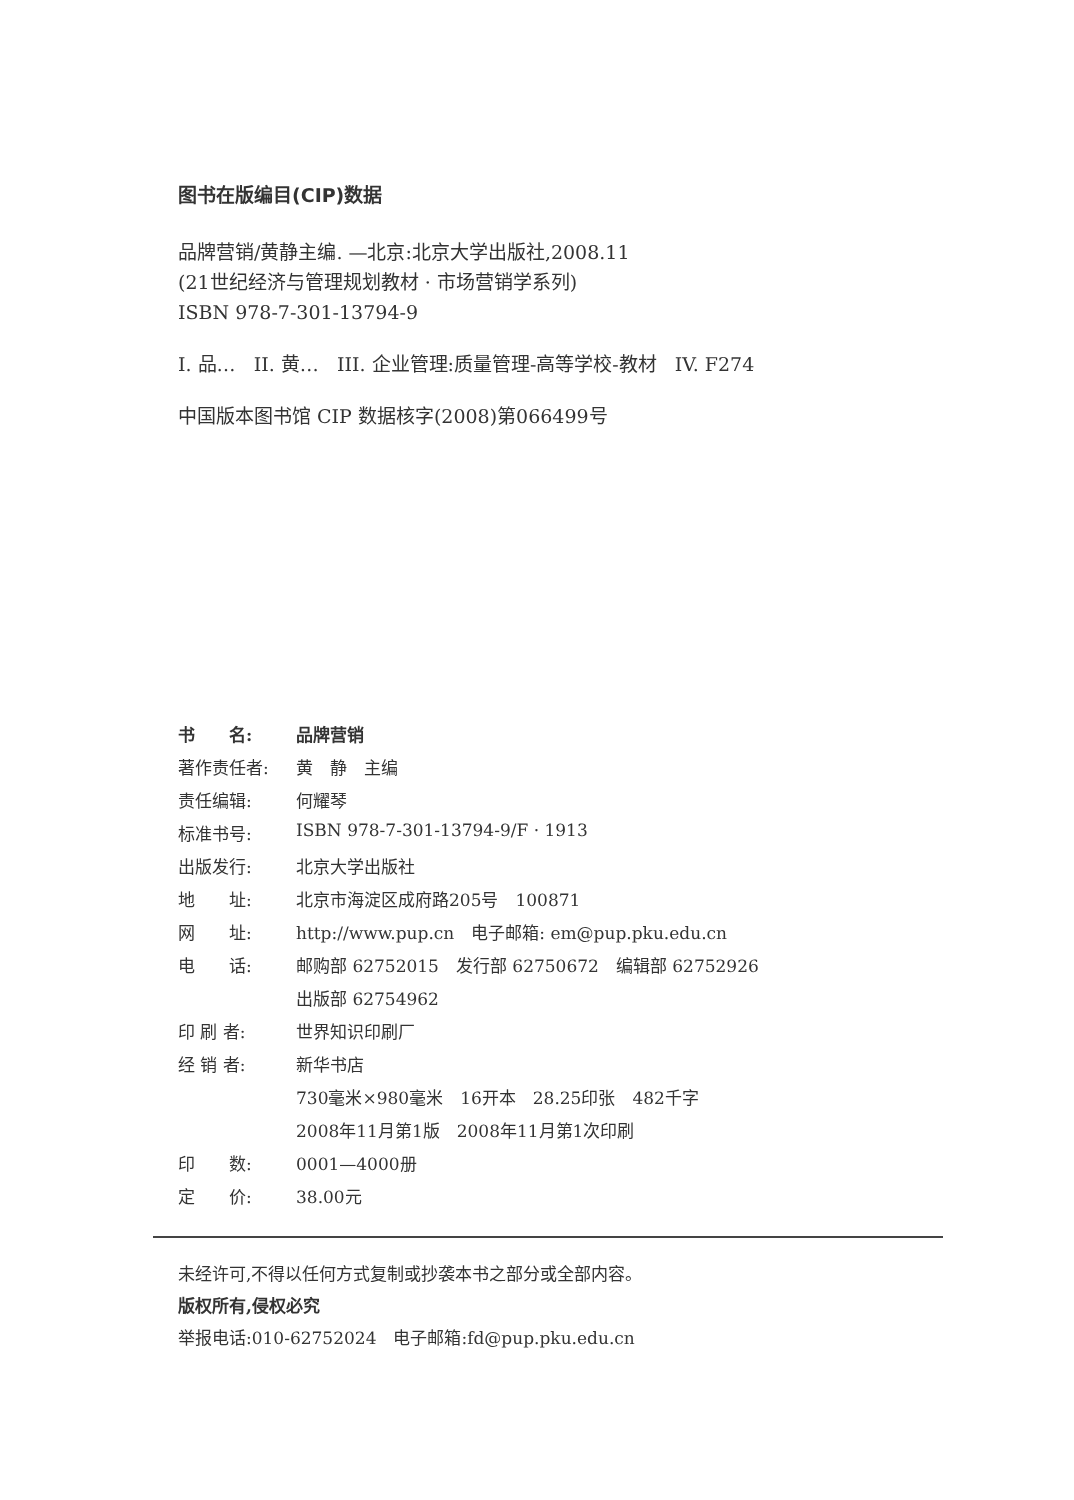图书在版编目(CIP)数据
品牌营销/黄静主编. —北京:北京大学出版社,2008.11
(21世纪经济与管理规划教材 · 市场营销学系列)
ISBN 978-7-301-13794-9
I. 品… II. 黄… III. 企业管理:质量管理-高等学校-教材 IV. F274
中国版本图书馆 CIP 数据核字(2008)第066499号
| 书 名: | 品牌营销 |
| 著作责任者: | 黄 静 主编 |
| 责任编辑: | 何耀琴 |
| 标准书号: | ISBN 978-7-301-13794-9/F · 1913 |
| 出版发行: | 北京大学出版社 |
| 地 址: | 北京市海淀区成府路205号 100871 |
| 网 址: | http://www.pup.cn 电子邮箱: em@pup.pku.edu.cn |
| 电 话: | 邮购部 62752015 发行部 62750672 编辑部 62752926 |
| | 出版部 62754962 |
| 印 刷 者: | 世界知识印刷厂 |
| 经 销 者: | 新华书店 |
| | 730毫米×980毫米 16开本 28.25印张 482千字 |
| | 2008年11月第1版 2008年11月第1次印刷 |
| 印 数: | 0001—4000册 |
| 定 价: | 38.00元 |
未经许可,不得以任何方式复制或抄袭本书之部分或全部内容。
版权所有,侵权必究
举报电话:010-62752024　电子邮箱:fd@pup.pku.edu.cn